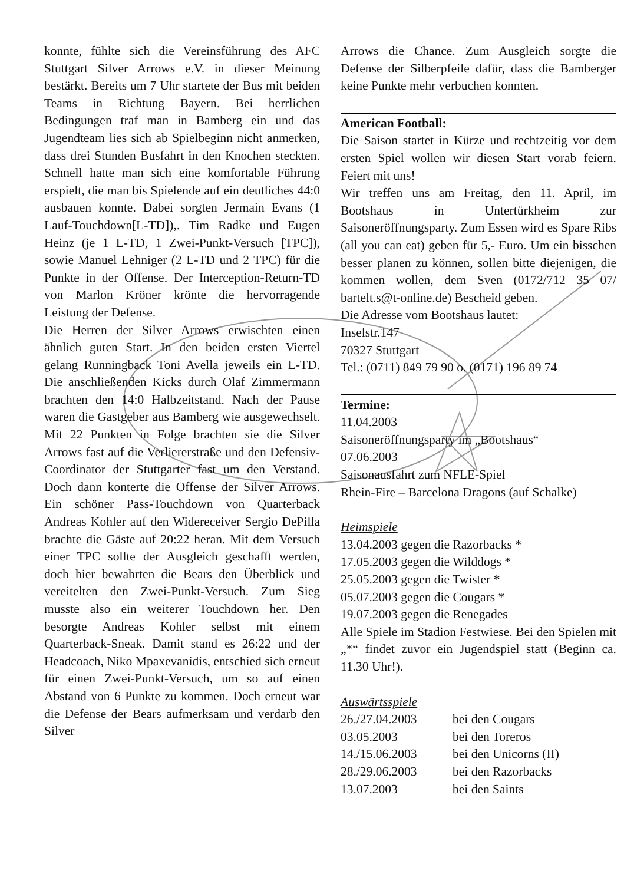konnte, fühlte sich die Vereinsführung des AFC Stuttgart Silver Arrows e.V. in dieser Meinung bestärkt. Bereits um 7 Uhr startete der Bus mit beiden Teams in Richtung Bayern. Bei herrlichen Bedingungen traf man in Bamberg ein und das Jugendteam lies sich ab Spielbeginn nicht anmerken, dass drei Stunden Busfahrt in den Knochen steckten. Schnell hatte man sich eine komfortable Führung erspielt, die man bis Spielende auf ein deutliches 44:0 ausbauen konnte. Dabei sorgten Jermain Evans (1 Lauf-Touchdown[L-TD]),. Tim Radke und Eugen Heinz (je 1 L-TD, 1 Zwei-Punkt-Versuch [TPC]), sowie Manuel Lehniger (2 L-TD und 2 TPC) für die Punkte in der Offense. Der Interception-Return-TD von Marlon Kröner krönte die hervorragende Leistung der Defense.
Die Herren der Silver Arrows erwischten einen ähnlich guten Start. In den beiden ersten Viertel gelang Runningback Toni Avella jeweils ein L-TD. Die anschließenden Kicks durch Olaf Zimmermann brachten den 14:0 Halbzeitstand. Nach der Pause waren die Gastgeber aus Bamberg wie ausgewechselt. Mit 22 Punkten in Folge brachten sie die Silver Arrows fast auf die Verliererstraße und den Defensiv-Coordinator der Stuttgarter fast um den Verstand. Doch dann konterte die Offense der Silver Arrows. Ein schöner Pass-Touchdown von Quarterback Andreas Kohler auf den Widereceiver Sergio DePilla brachte die Gäste auf 20:22 heran. Mit dem Versuch einer TPC sollte der Ausgleich geschafft werden, doch hier bewahrten die Bears den Überblick und vereitelten den Zwei-Punkt-Versuch. Zum Sieg musste also ein weiterer Touchdown her. Den besorgte Andreas Kohler selbst mit einem Quarterback-Sneak. Damit stand es 26:22 und der Headcoach, Niko Mpaxevanidis, entschied sich erneut für einen Zwei-Punkt-Versuch, um so auf einen Abstand von 6 Punkte zu kommen. Doch erneut war die Defense der Bears aufmerksam und verdarb den Silver
Arrows die Chance. Zum Ausgleich sorgte die Defense der Silberpfeile dafür, dass die Bamberger keine Punkte mehr verbuchen konnten.
American Football:
Die Saison startet in Kürze und rechtzeitig vor dem ersten Spiel wollen wir diesen Start vorab feiern. Feiert mit uns!
Wir treffen uns am Freitag, den 11. April, im Bootshaus in Untertürkheim zur Saisoneröffnungsparty. Zum Essen wird es Spare Ribs (all you can eat) geben für 5,- Euro. Um ein bisschen besser planen zu können, sollen bitte diejenigen, die kommen wollen, dem Sven (0172/712 35 07/ bartelt.s@t-online.de) Bescheid geben.
Die Adresse vom Bootshaus lautet:
Inselstr.147
70327 Stuttgart
Tel.: (0711) 849 79 90 o. (0171) 196 89 74
Termine:
11.04.2003
Saisoneröffnungsparty im „Bootshaus“
07.06.2003
Saisonausfahrt zum NFLE-Spiel
Rhein-Fire – Barcelona Dragons (auf Schalke)
Heimspiele
13.04.2003 gegen die Razorbacks *
17.05.2003 gegen die Wilddogs *
25.05.2003 gegen die Twister *
05.07.2003 gegen die Cougars *
19.07.2003 gegen die Renegades
Alle Spiele im Stadion Festwiese. Bei den Spielen mit „*“ findet zuvor ein Jugendspiel statt (Beginn ca. 11.30 Uhr!).
Auswärtsspiele
26./27.04.2003 bei den Cougars
03.05.2003 bei den Toreros
14./15.06.2003 bei den Unicorns (II)
28./29.06.2003 bei den Razorbacks
13.07.2003 bei den Saints